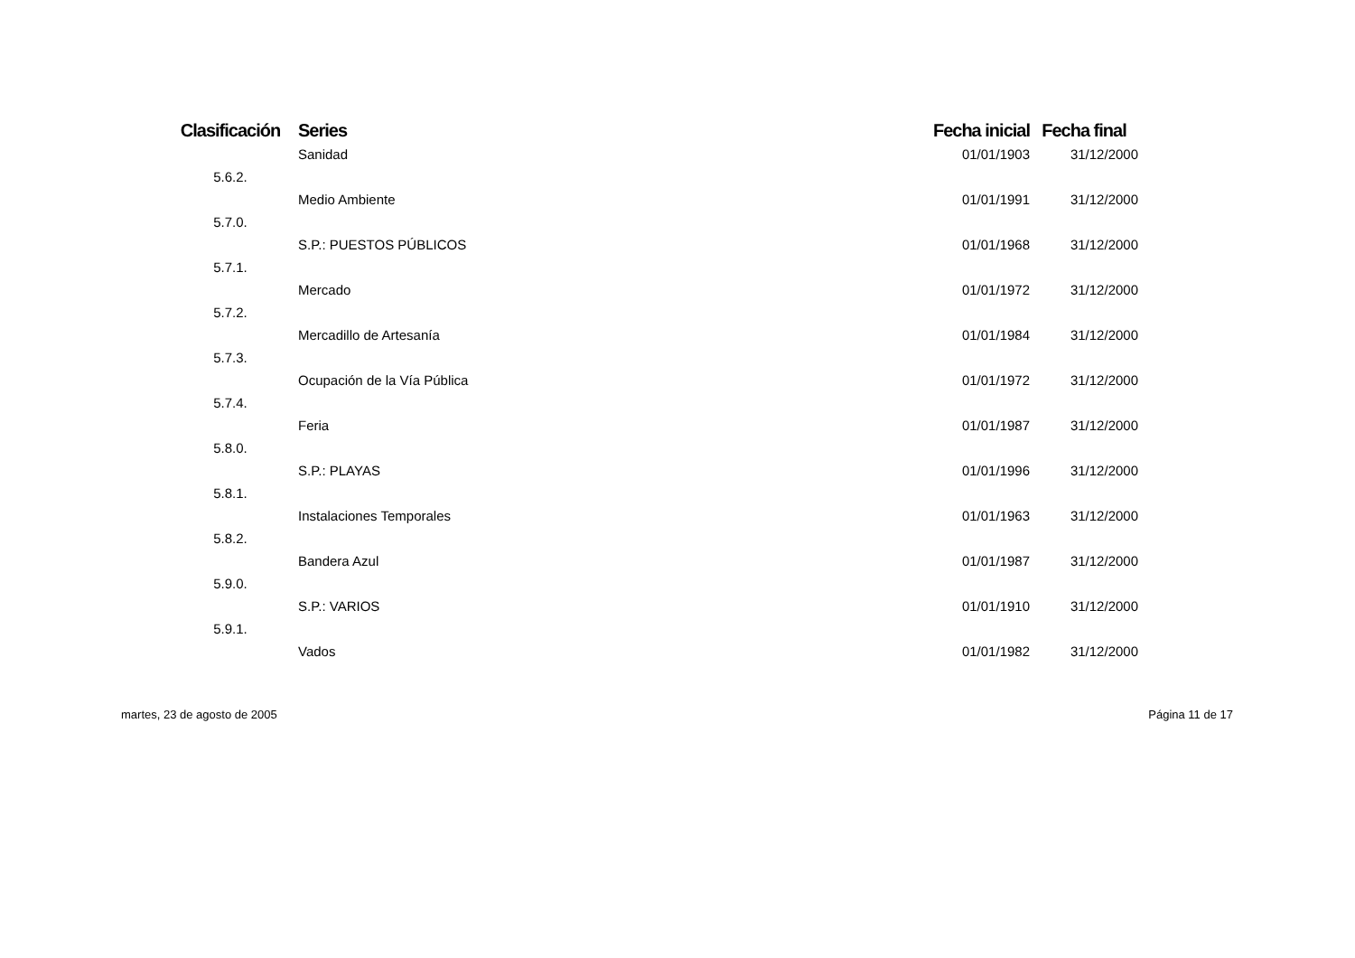| Clasificación | Series | Fecha inicial | Fecha final |
| --- | --- | --- | --- |
| | Sanidad | 01/01/1903 | 31/12/2000 |
| 5.6.2. | | | |
| | Medio Ambiente | 01/01/1991 | 31/12/2000 |
| 5.7.0. | | | |
| | S.P.: PUESTOS PÚBLICOS | 01/01/1968 | 31/12/2000 |
| 5.7.1. | | | |
| | Mercado | 01/01/1972 | 31/12/2000 |
| 5.7.2. | | | |
| | Mercadillo de Artesanía | 01/01/1984 | 31/12/2000 |
| 5.7.3. | | | |
| | Ocupación de la Vía Pública | 01/01/1972 | 31/12/2000 |
| 5.7.4. | | | |
| | Feria | 01/01/1987 | 31/12/2000 |
| 5.8.0. | | | |
| | S.P.: PLAYAS | 01/01/1996 | 31/12/2000 |
| 5.8.1. | | | |
| | Instalaciones Temporales | 01/01/1963 | 31/12/2000 |
| 5.8.2. | | | |
| | Bandera Azul | 01/01/1987 | 31/12/2000 |
| 5.9.0. | | | |
| | S.P.: VARIOS | 01/01/1910 | 31/12/2000 |
| 5.9.1. | | | |
| | Vados | 01/01/1982 | 31/12/2000 |
martes, 23 de agosto de 2005 Página 11 de 17